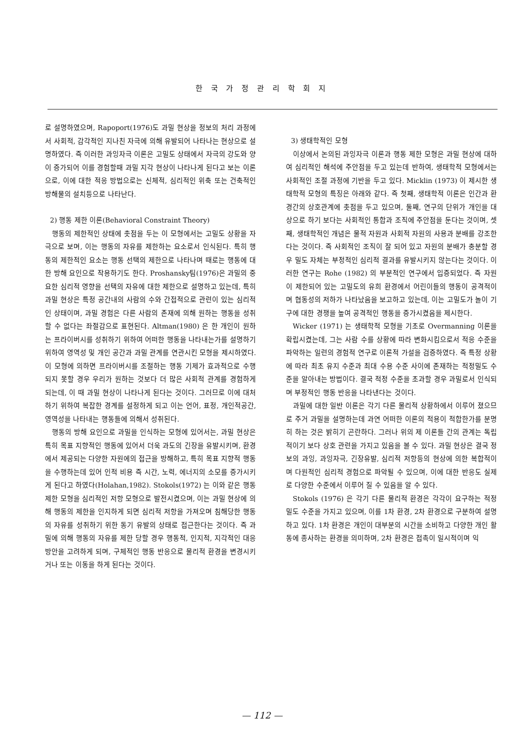한 국 가 정 관 리 학 회 지
로 설명하였으며, Rapoport(1976)도 과밀 현상을 정보의 처리 과정에서 사회적, 감각적인 지나친 자극에 의해 유발되어 나타나는 현상으로 설명하였다. 즉 이러한 과잉자극 이론은 고밀도 상태에서 자극의 강도와 양이 증가되어 이를 경험할때 과밀 지각 현상이 나타나게 된다고 보는 이론으로, 이에 대한 적응 방법으로는 신체적, 심리적인 위축 또는 건축적인 방해물의 설치등으로 나타난다.
2) 행동 제한 이론(Behavioral Constraint Theory)
행동의 제한적인 상태에 촛점을 두는 이 모형에서는 고밀도 상황을 자극으로 보며, 이는 행동의 자유를 제한하는 요소로서 인식된다. 특히 행동의 제한적인 요소는 행동 선택의 제한으로 나타나며 때로는 행동에 대한 방해 요인으로 작용하기도 한다. Proshansky팀(1976)은 과밀의 중요한 심리적 영향을 선택의 자유에 대한 제한으로 설명하고 있는데, 특히 과밀 현상은 특정 공간내의 사람의 수와 간접적으로 관련이 있는 심리적인 상태이며, 과밀 경험은 다른 사람의 존재에 의해 원하는 행동을 성취할 수 없다는 좌절감으로 표현된다. Altman(1980) 은 한 개인이 원하는 프라이버시를 성취하기 위하여 어떠한 행동을 나타내는가를 설명하기 위하여 영역성 및 개인 공간과 과밀 관계를 연관시킨 모형을 제시하였다. 이 모형에 의하면 프라이버시를 조절하는 행동 기제가 효과적으로 수행되지 못할 경우 우리가 원하는 것보다 더 많은 사회적 관계를 경험하게 되는데, 이 때 과밀 현상이 나타나게 된다는 것이다. 그러므로 이에 대처하기 위하여 복잡한 경계를 설정하게 되고 이는 언어, 표정, 개인적공간, 영역성을 나타내는 행동들에 의해서 성취된다.
행동의 방해 요인으로 과밀을 인식하는 모형에 있어서는, 과밀 현상은 특히 목표 지향적인 행동에 있어서 더욱 과도의 긴장을 유발시키며, 환경에서 제공되는 다양한 자원에의 접근을 방해하고, 특히 목표 지향적 행동을 수행하는데 있어 인적 비용 즉 시간, 노력, 에너지의 소모를 증가시키게 된다고 하였다(Holahan,1982). Stokols(1972) 는 이와 같은 행동 제한 모형을 심리적인 저항 모형으로 발전시켰으며, 이는 과밀 현상에 의해 행동의 제한을 인지하게 되면 심리적 저항을 가져오며 침해당한 행동의 자유를 성취하기 위한 동기 유발의 상태로 접근한다는 것이다. 즉 과밀에 의해 행동의 자유를 제한 당할 경우 행동적, 인지적, 지각적인 대응 방안을 고려하게 되며, 구체적인 행동 반응으로 물리적 환경을 변경시키거나 또는 이동을 하게 된다는 것이다.
3) 생태학적인 모형
이상에서 논의된 과잉자극 이론과 행동 제한 모형은 과밀 현상에 대하여 심리적인 해석에 주안점을 두고 있는데 반하여, 생태학적 모형에서는 사회적인 조절 과정에 기반을 두고 있다. Micklin (1973) 이 제시한 생태학적 모형의 특징은 아래와 같다. 즉 첫째, 생태학적 이론은 인간과 환경간의 상호관계에 촛점을 두고 있으며, 둘째, 연구의 단위가 개인을 대상으로 하기 보다는 사회적인 통합과 조직에 주안점을 둔다는 것이며, 셋째, 생태학적인 개념은 물적 자원과 사회적 자원의 사용과 분배를 강조한다는 것이다. 즉 사회적인 조직이 잘 되어 있고 자원의 분배가 충분할 경우 밀도 자체는 부정적인 심리적 결과를 유발시키지 않는다는 것이다. 이러한 연구는 Rohe (1982) 의 부분적인 연구에서 입증되었다. 즉 자원이 제한되어 있는 고밀도의 유희 환경에서 어린이들의 행동이 공격적이며 협동성의 저하가 나타났음을 보고하고 있는데, 이는 고밀도가 놀이 기구에 대한 경쟁을 높여 공격적인 행동을 증가시켰음을 제시한다.
Wicker (1971) 는 생태학적 모형을 기초로 Overmanning 이론을 확립시켰는데, 그는 사람 수를 상황에 따라 변화시킴으로서 적응 수준을 파악하는 일련의 경험적 연구로 이론적 가설을 검증하였다. 즉 특정 상황에 따라 최초 유지 수준과 최대 수용 수준 사이에 존재하는 적정밀도 수준을 알아내는 방법이다. 결국 적정 수준을 초과할 경우 과밀로서 인식되며 부정적인 행동 반응을 나타낸다는 것이다.
과밀에 대한 일반 이론은 각기 다른 물리적 상황하에서 이루어 졌으므로 주거 과밀을 설명하는데 과연 어떠한 이론의 적용이 적합한가를 분명히 하는 것은 밝히기 곤란하다. 그러나 위의 제 이론들 간의 관계는 독립적이기 보다 상호 관련을 가지고 있음을 볼 수 있다. 과밀 현상은 결국 정보의 과잉, 과잉자극, 긴장유발, 심리적 저항등의 현상에 의한 복합적이며 다원적인 심리적 경험으로 파악될 수 있으며, 이에 대한 반응도 실제로 다양한 수준에서 이루어 질 수 있음을 알 수 있다.
Stokols (1976) 은 각기 다른 물리적 환경은 각각이 요구하는 적정 밀도 수준을 가지고 있으며, 이를 1차 환경, 2차 환경으로 구분하여 설명하고 있다. 1차 환경은 개인이 대부분의 시간을 소비하고 다양한 개인 활동에 종사하는 환경을 의미하며, 2차 환경은 접촉이 일시적이며 익
— 112 —